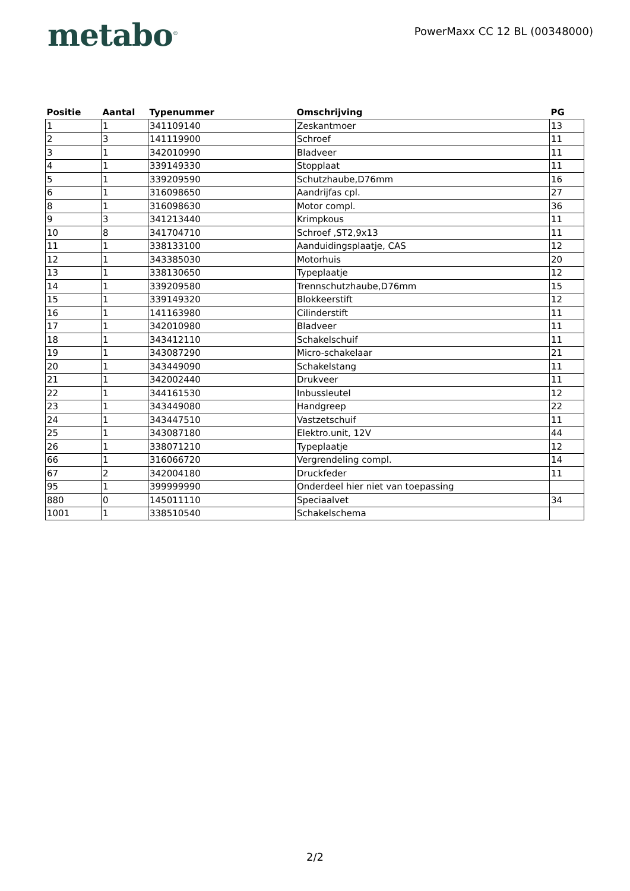metabo<sup>®</sup>
PowerMaxx CC 12 BL (00348000)
| Positie | Aantal | Typenummer | Omschrijving | PG |
| --- | --- | --- | --- | --- |
| 1 | 1 | 341109140 | Zeskantmoer | 13 |
| 2 | 3 | 141119900 | Schroef | 11 |
| 3 | 1 | 342010990 | Bladveer | 11 |
| 4 | 1 | 339149330 | Stopplaat | 11 |
| 5 | 1 | 339209590 | Schutzhaube,D76mm | 16 |
| 6 | 1 | 316098650 | Aandrijfas cpl. | 27 |
| 8 | 1 | 316098630 | Motor compl. | 36 |
| 9 | 3 | 341213440 | Krimpkous | 11 |
| 10 | 8 | 341704710 | Schroef ,ST2,9x13 | 11 |
| 11 | 1 | 338133100 | Aanduidingsplaatje, CAS | 12 |
| 12 | 1 | 343385030 | Motorhuis | 20 |
| 13 | 1 | 338130650 | Typeplaatje | 12 |
| 14 | 1 | 339209580 | Trennschutzhaube,D76mm | 15 |
| 15 | 1 | 339149320 | Blokkeerstift | 12 |
| 16 | 1 | 141163980 | Cilinderstift | 11 |
| 17 | 1 | 342010980 | Bladveer | 11 |
| 18 | 1 | 343412110 | Schakelschuif | 11 |
| 19 | 1 | 343087290 | Micro-schakelaar | 21 |
| 20 | 1 | 343449090 | Schakelstang | 11 |
| 21 | 1 | 342002440 | Drukveer | 11 |
| 22 | 1 | 344161530 | Inbussleutel | 12 |
| 23 | 1 | 343449080 | Handgreep | 22 |
| 24 | 1 | 343447510 | Vastzetschuif | 11 |
| 25 | 1 | 343087180 | Elektro.unit, 12V | 44 |
| 26 | 1 | 338071210 | Typeplaatje | 12 |
| 66 | 1 | 316066720 | Vergrendeling compl. | 14 |
| 67 | 2 | 342004180 | Druckfeder | 11 |
| 95 | 1 | 399999990 | Onderdeel hier niet van toepassing | |
| 880 | 0 | 145011110 | Speciaalvet | 34 |
| 1001 | 1 | 338510540 | Schakelschema | |
2/2